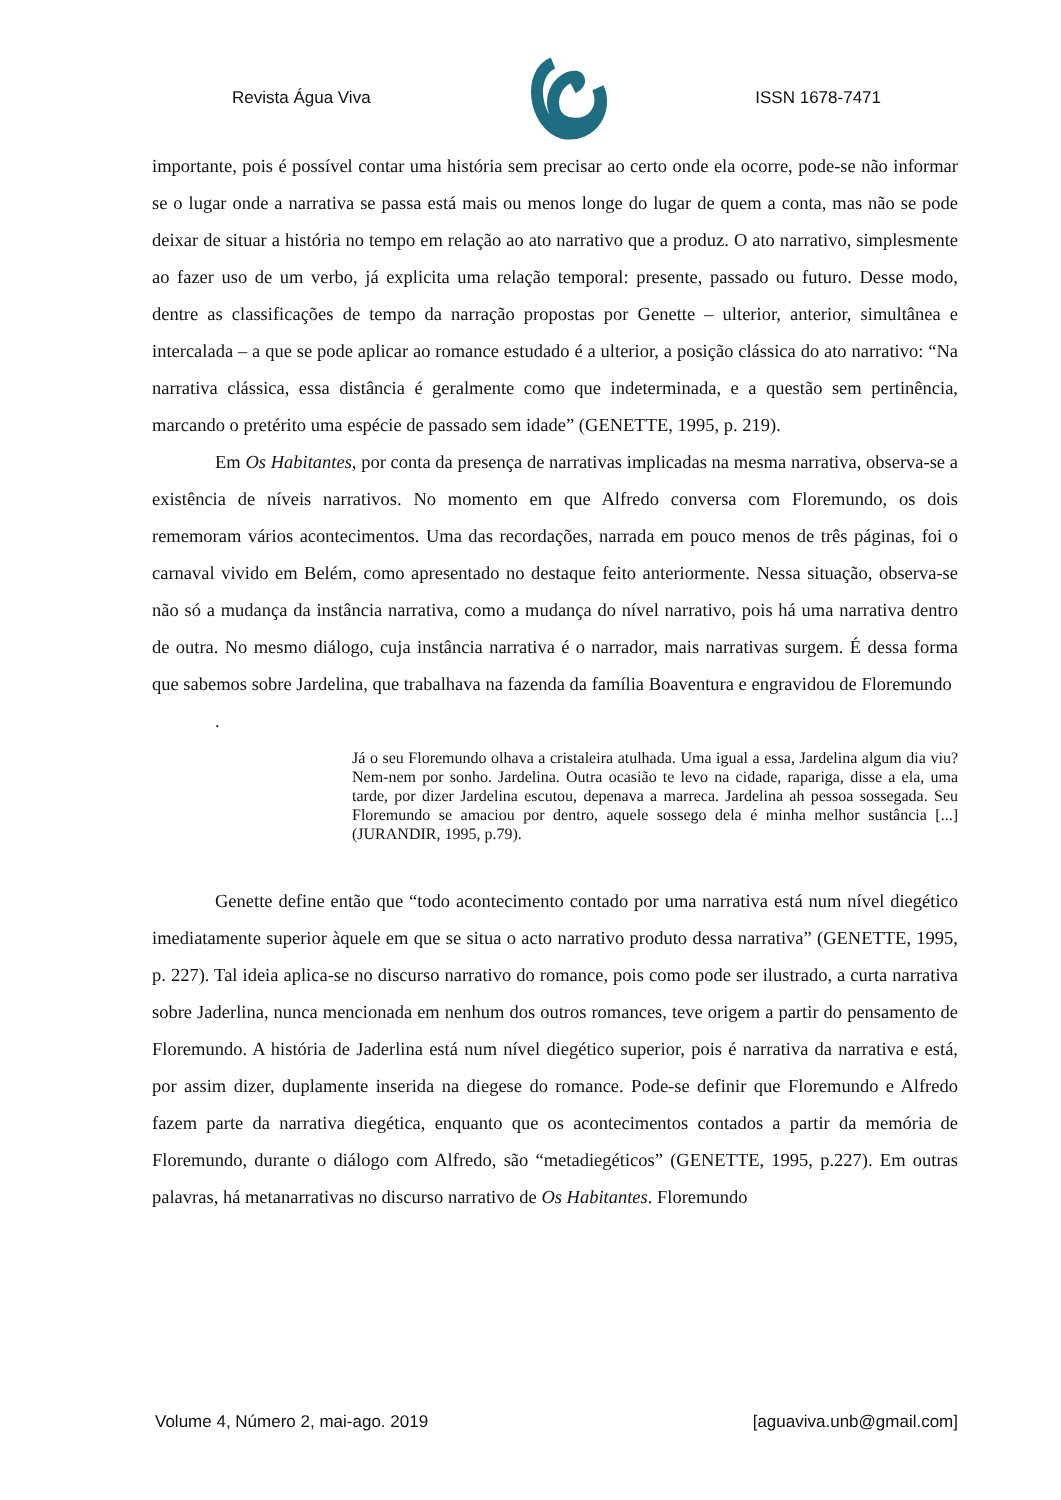Revista Água Viva ISSN 1678-7471
importante, pois é possível contar uma história sem precisar ao certo onde ela ocorre, pode-se não informar se o lugar onde a narrativa se passa está mais ou menos longe do lugar de quem a conta, mas não se pode deixar de situar a história no tempo em relação ao ato narrativo que a produz. O ato narrativo, simplesmente ao fazer uso de um verbo, já explicita uma relação temporal: presente, passado ou futuro. Desse modo, dentre as classificações de tempo da narração propostas por Genette – ulterior, anterior, simultânea e intercalada – a que se pode aplicar ao romance estudado é a ulterior, a posição clássica do ato narrativo: “Na narrativa clássica, essa distância é geralmente como que indeterminada, e a questão sem pertinência, marcando o pretérito uma espécie de passado sem idade” (GENETTE, 1995, p. 219).
Em Os Habitantes, por conta da presença de narrativas implicadas na mesma narrativa, observa-se a existência de níveis narrativos. No momento em que Alfredo conversa com Floremundo, os dois rememoram vários acontecimentos. Uma das recordações, narrada em pouco menos de três páginas, foi o carnaval vivido em Belém, como apresentado no destaque feito anteriormente. Nessa situação, observa-se não só a mudança da instância narrativa, como a mudança do nível narrativo, pois há uma narrativa dentro de outra. No mesmo diálogo, cuja instância narrativa é o narrador, mais narrativas surgem. É dessa forma que sabemos sobre Jardelina, que trabalhava na fazenda da família Boaventura e engravidou de Floremundo
.
Já o seu Floremundo olhava a cristaleira atulhada. Uma igual a essa, Jardelina algum dia viu? Nem-nem por sonho. Jardelina. Outra ocasião te levo na cidade, rapariga, disse a ela, uma tarde, por dizer Jardelina escutou, depenava a marreca. Jardelina ah pessoa sossegada. Seu Floremundo se amaciou por dentro, aquele sossego dela é minha melhor sustância [...] (JURANDIR, 1995, p.79).
Genette define então que “todo acontecimento contado por uma narrativa está num nível diegético imediatamente superior àquele em que se situa o acto narrativo produto dessa narrativa” (GENETTE, 1995, p. 227). Tal ideia aplica-se no discurso narrativo do romance, pois como pode ser ilustrado, a curta narrativa sobre Jaderlina, nunca mencionada em nenhum dos outros romances, teve origem a partir do pensamento de Floremundo. A história de Jaderlina está num nível diegético superior, pois é narrativa da narrativa e está, por assim dizer, duplamente inserida na diegese do romance. Pode-se definir que Floremundo e Alfredo fazem parte da narrativa diegética, enquanto que os acontecimentos contados a partir da memória de Floremundo, durante o diálogo com Alfredo, são “metadiegéticos” (GENETTE, 1995, p.227). Em outras palavras, há metanarrativas no discurso narrativo de Os Habitantes. Floremundo
Volume 4, Número 2, mai-ago. 2019 [aguaviva.unb@gmail.com]